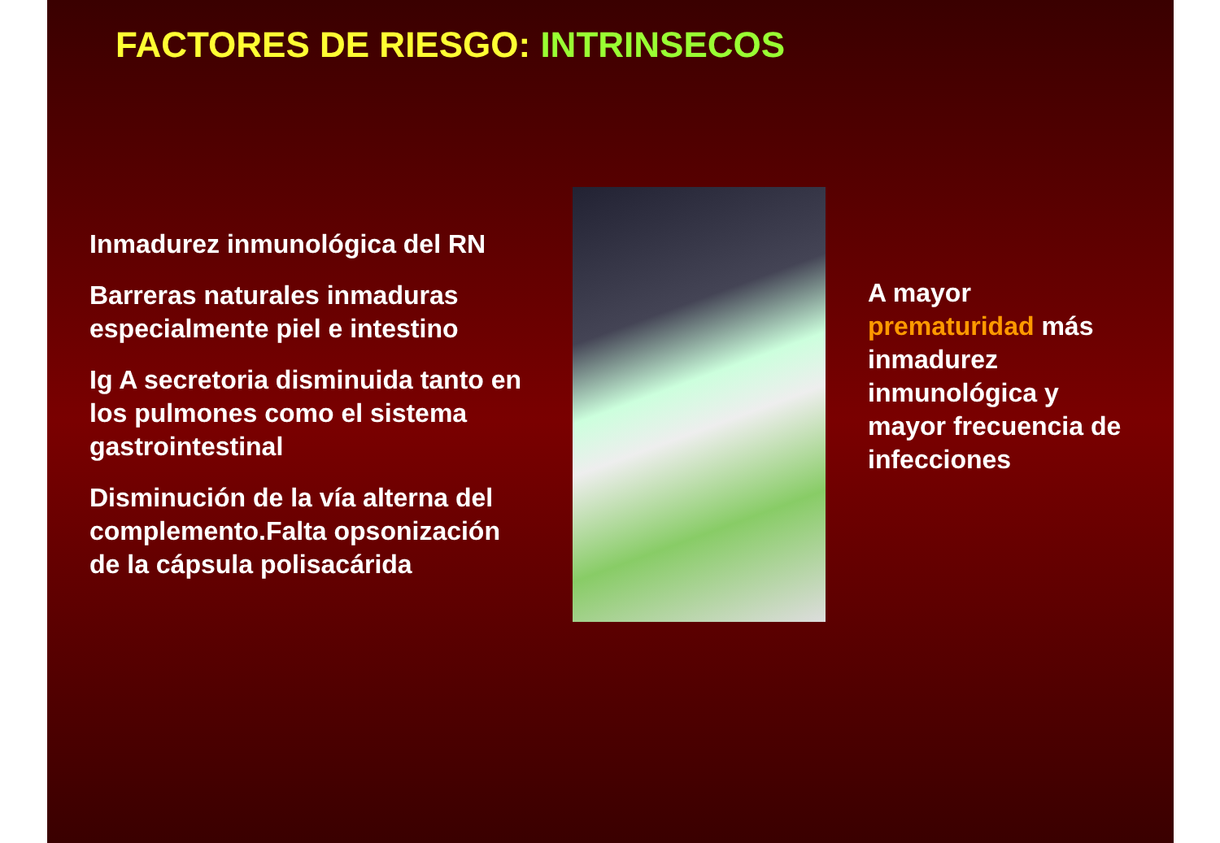FACTORES DE RIESGO: INTRINSECOS
Inmadurez inmunológica del RN
Barreras naturales inmaduras especialmente piel e intestino
Ig A secretoria disminuida tanto en los pulmones como el sistema gastrointestinal
Disminución de la vía alterna del complemento.Falta opsonización de la cápsula polisacárida
A mayor prematuridad más inmadurez inmunológica y mayor frecuencia de infecciones